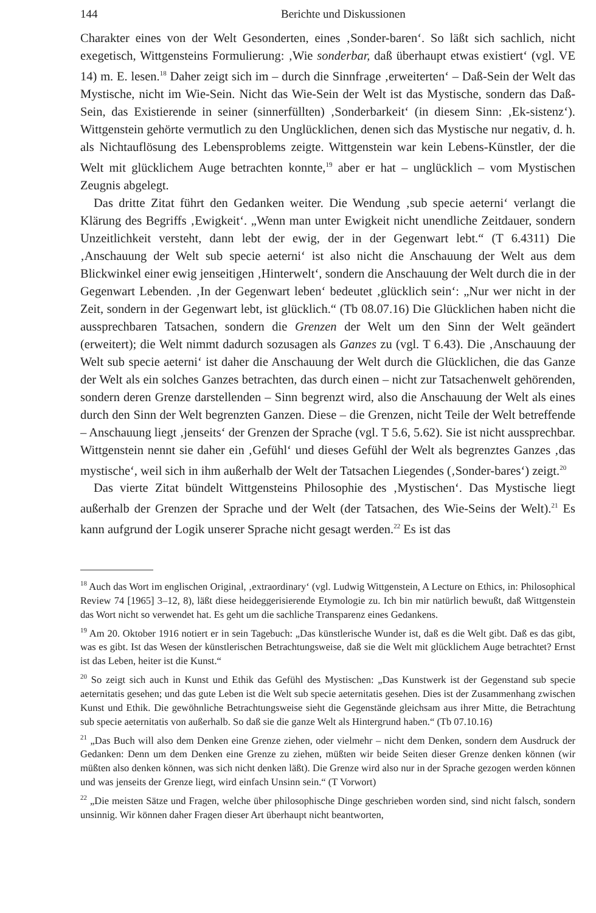144 Berichte und Diskussionen
Charakter eines von der Welt Gesonderten, eines ‚Sonder-baren‘. So läßt sich sachlich, nicht exegetisch, Wittgensteins Formulierung: ‚Wie sonderbar, daß überhaupt etwas existiert‘ (vgl. VE 14) m. E. lesen.<sup>18</sup> Daher zeigt sich im – durch die Sinnfrage ‚erweiterten‘ – Daß-Sein der Welt das Mystische, nicht im Wie-Sein. Nicht das Wie-Sein der Welt ist das Mystische, sondern das Daß-Sein, das Existierende in seiner (sinnerfüllten) ‚Sonderbarkeit‘ (in diesem Sinn: ‚Ek-sistenz‘). Wittgenstein gehörte vermutlich zu den Unglücklichen, denen sich das Mystische nur negativ, d. h. als Nichtauflösung des Lebensproblems zeigte. Wittgenstein war kein Lebens-Künstler, der die Welt mit glücklichem Auge betrachten konnte,<sup>19</sup> aber er hat – unglücklich – vom Mystischen Zeugnis abgelegt.
Das dritte Zitat führt den Gedanken weiter. Die Wendung ‚sub specie aeterni‘ verlangt die Klärung des Begriffs ‚Ewigkeit‘. „Wenn man unter Ewigkeit nicht unendliche Zeitdauer, sondern Unzeitlichkeit versteht, dann lebt der ewig, der in der Gegenwart lebt.“ (T 6.4311) Die ‚Anschauung der Welt sub specie aeterni‘ ist also nicht die Anschauung der Welt aus dem Blickwinkel einer ewig jenseitigen ‚Hinterwelt‘, sondern die Anschauung der Welt durch die in der Gegenwart Lebenden. ‚In der Gegenwart leben‘ bedeutet ‚glücklich sein‘: „Nur wer nicht in der Zeit, sondern in der Gegenwart lebt, ist glücklich.“ (Tb 08.07.16) Die Glücklichen haben nicht die aussprechbaren Tatsachen, sondern die Grenzen der Welt um den Sinn der Welt geändert (erweitert); die Welt nimmt dadurch sozusagen als Ganzes zu (vgl. T 6.43). Die ‚Anschauung der Welt sub specie aeterni‘ ist daher die Anschauung der Welt durch die Glücklichen, die das Ganze der Welt als ein solches Ganzes betrachten, das durch einen – nicht zur Tatsachenwelt gehörenden, sondern deren Grenze darstellenden – Sinn begrenzt wird, also die Anschauung der Welt als eines durch den Sinn der Welt begrenzten Ganzen. Diese – die Grenzen, nicht Teile der Welt betreffende – Anschauung liegt ‚jenseits‘ der Grenzen der Sprache (vgl. T 5.6, 5.62). Sie ist nicht aussprechbar. Wittgenstein nennt sie daher ein ‚Gefühl‘ und dieses Gefühl der Welt als begrenztes Ganzes ‚das mystische‘, weil sich in ihm außerhalb der Welt der Tatsachen Liegendes (‚Sonder-bares‘) zeigt.<sup>20</sup>
Das vierte Zitat bündelt Wittgensteins Philosophie des ‚Mystischen‘. Das Mystische liegt außerhalb der Grenzen der Sprache und der Welt (der Tatsachen, des Wie-Seins der Welt).<sup>21</sup> Es kann aufgrund der Logik unserer Sprache nicht gesagt werden.<sup>22</sup> Es ist das
<sup>18</sup> Auch das Wort im englischen Original, ‚extraordinary‘ (vgl. Ludwig Wittgenstein, A Lecture on Ethics, in: Philosophical Review 74 [1965] 3–12, 8), läßt diese heideggerisierende Etymologie zu. Ich bin mir natürlich bewußt, daß Wittgenstein das Wort nicht so verwendet hat. Es geht um die sachliche Transparenz eines Gedankens.
<sup>19</sup> Am 20. Oktober 1916 notiert er in sein Tagebuch: „Das künstlerische Wunder ist, daß es die Welt gibt. Daß es das gibt, was es gibt. Ist das Wesen der künstlerischen Betrachtungsweise, daß sie die Welt mit glücklichem Auge betrachtet? Ernst ist das Leben, heiter ist die Kunst.“
<sup>20</sup> So zeigt sich auch in Kunst und Ethik das Gefühl des Mystischen: „Das Kunstwerk ist der Gegenstand sub specie aeternitatis gesehen; und das gute Leben ist die Welt sub specie aeternitatis gesehen. Dies ist der Zusammenhang zwischen Kunst und Ethik. Die gewöhnliche Betrachtungsweise sieht die Gegenstände gleichsam aus ihrer Mitte, die Betrachtung sub specie aeternitatis von außerhalb. So daß sie die ganze Welt als Hintergrund haben.“ (Tb 07.10.16)
<sup>21</sup> „Das Buch will also dem Denken eine Grenze ziehen, oder vielmehr – nicht dem Denken, sondern dem Ausdruck der Gedanken: Denn um dem Denken eine Grenze zu ziehen, müßten wir beide Seiten dieser Grenze denken können (wir müßten also denken können, was sich nicht denken läßt). Die Grenze wird also nur in der Sprache gezogen werden können und was jenseits der Grenze liegt, wird einfach Unsinn sein.“ (T Vorwort)
<sup>22</sup> „Die meisten Sätze und Fragen, welche über philosophische Dinge geschrieben worden sind, sind nicht falsch, sondern unsinnig. Wir können daher Fragen dieser Art überhaupt nicht beantworten,